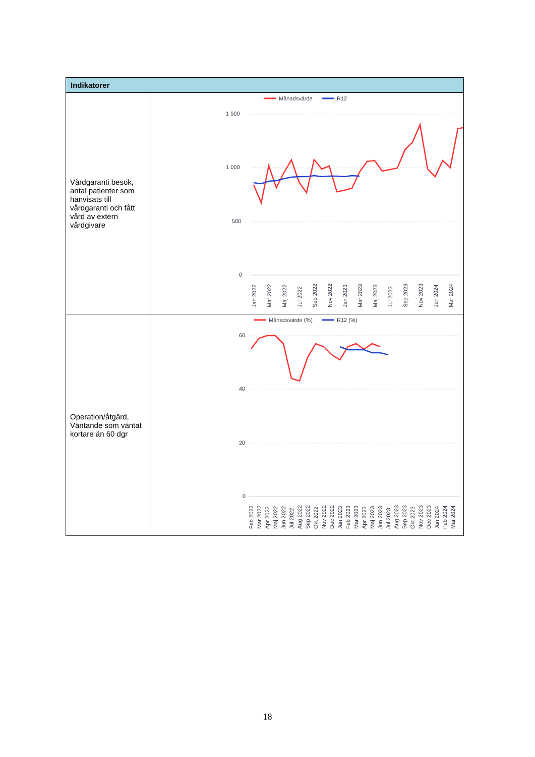| Indikatorer | |
| --- | --- |
| Vårdgaranti besök, antal patienter som hänvisats till vårdgaranti och fått vård av extern vårdgivare | Månadsvärde R12 1 500 1 000 500 0 Jan 2022 Mar 2022 Maj 2022 Jul 2022 Sep 2022 Nov 2022 Jan 2023 Mar 2023 Maj 2023 Jul 2023 Sep 2023 Nov 2023 Jan 2024 Mar 2024 |
| Operation/åtgärd, Väntande som väntat kortare än 60 dgr | Månadsvärde (%) R12 (%) 60 40 20 0 Feb 2022 Mar 2022 Apr 2022 Maj 2022 Jun 2022 Jul 2022 Aug 2022 Sep 2022 Okt 2022 Nov 2022 Dec 2022 Jan 2023 Feb 2023 Mar 2023 Apr 2023 Maj 2023 Jun 2023 Jul 2023 Aug 2023 Sep 2023 Okt 2023 Nov 2023 Dec 2023 Jan 2024 Feb 2024 Mar 2024 |
18